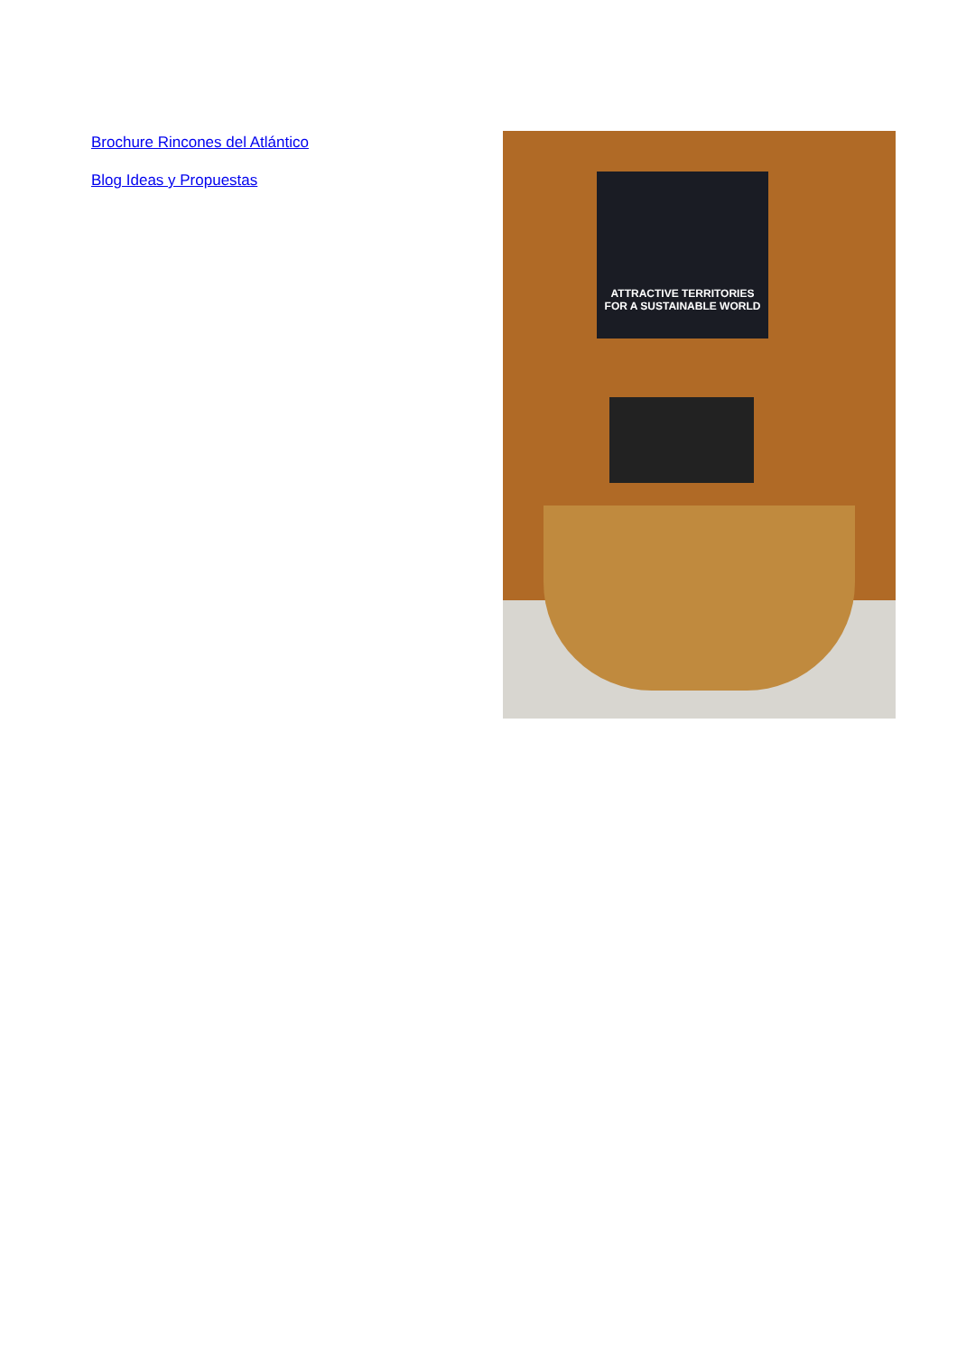Brochure Rincones del Atlántico
Blog Ideas y Propuestas
ATTRACTIVE TERRITORIES
FOR A SUSTAINABLE WORLD